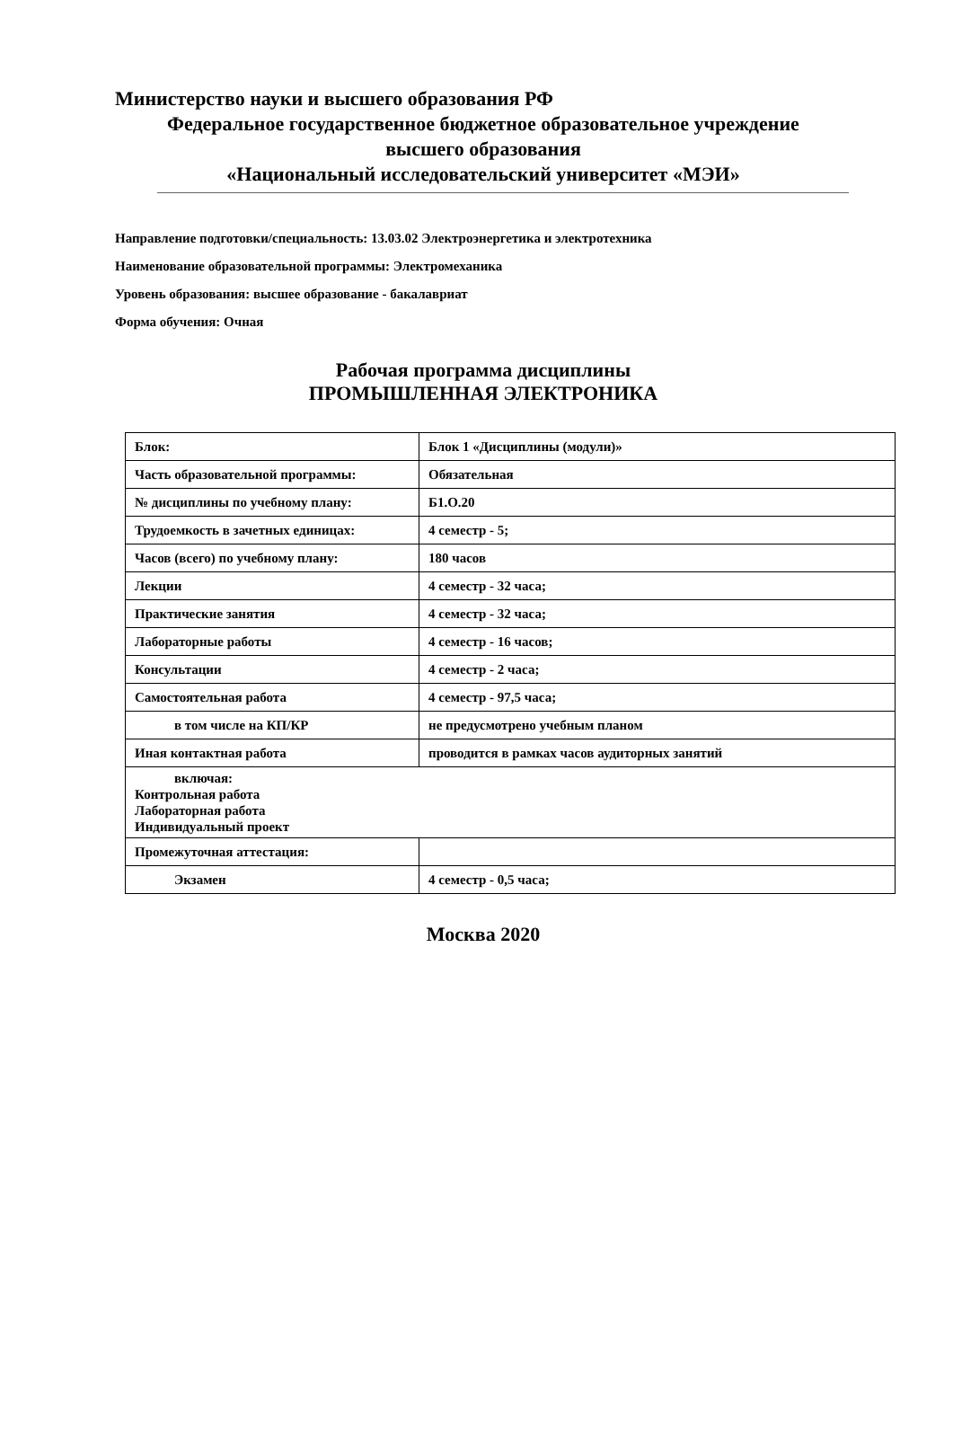Министерство науки и высшего образования РФ
Федеральное государственное бюджетное образовательное учреждение
высшего образования
«Национальный исследовательский университет «МЭИ»
Направление подготовки/специальность: 13.03.02 Электроэнергетика и электротехника
Наименование образовательной программы: Электромеханика
Уровень образования: высшее образование - бакалавриат
Форма обучения: Очная
Рабочая программа дисциплины
ПРОМЫШЛЕННАЯ ЭЛЕКТРОНИКА
| Блок: | Блок 1 «Дисциплины (модули)» |
| Часть образовательной программы: | Обязательная |
| № дисциплины по учебному плану: | Б1.О.20 |
| Трудоемкость в зачетных единицах: | 4 семестр - 5; |
| Часов (всего) по учебному плану: | 180 часов |
| Лекции | 4 семестр - 32 часа; |
| Практические занятия | 4 семестр - 32 часа; |
| Лабораторные работы | 4 семестр - 16 часов; |
| Консультации | 4 семестр - 2 часа; |
| Самостоятельная работа | 4 семестр - 97,5 часа; |
| в том числе на КП/КР | не предусмотрено учебным планом |
| Иная контактная работа | проводится в рамках часов аудиторных занятий |
| включая: Контрольная работа Лабораторная работа Индивидуальный проект | |
| Промежуточная аттестация: | |
| Экзамен | 4 семестр - 0,5 часа; |
Москва 2020